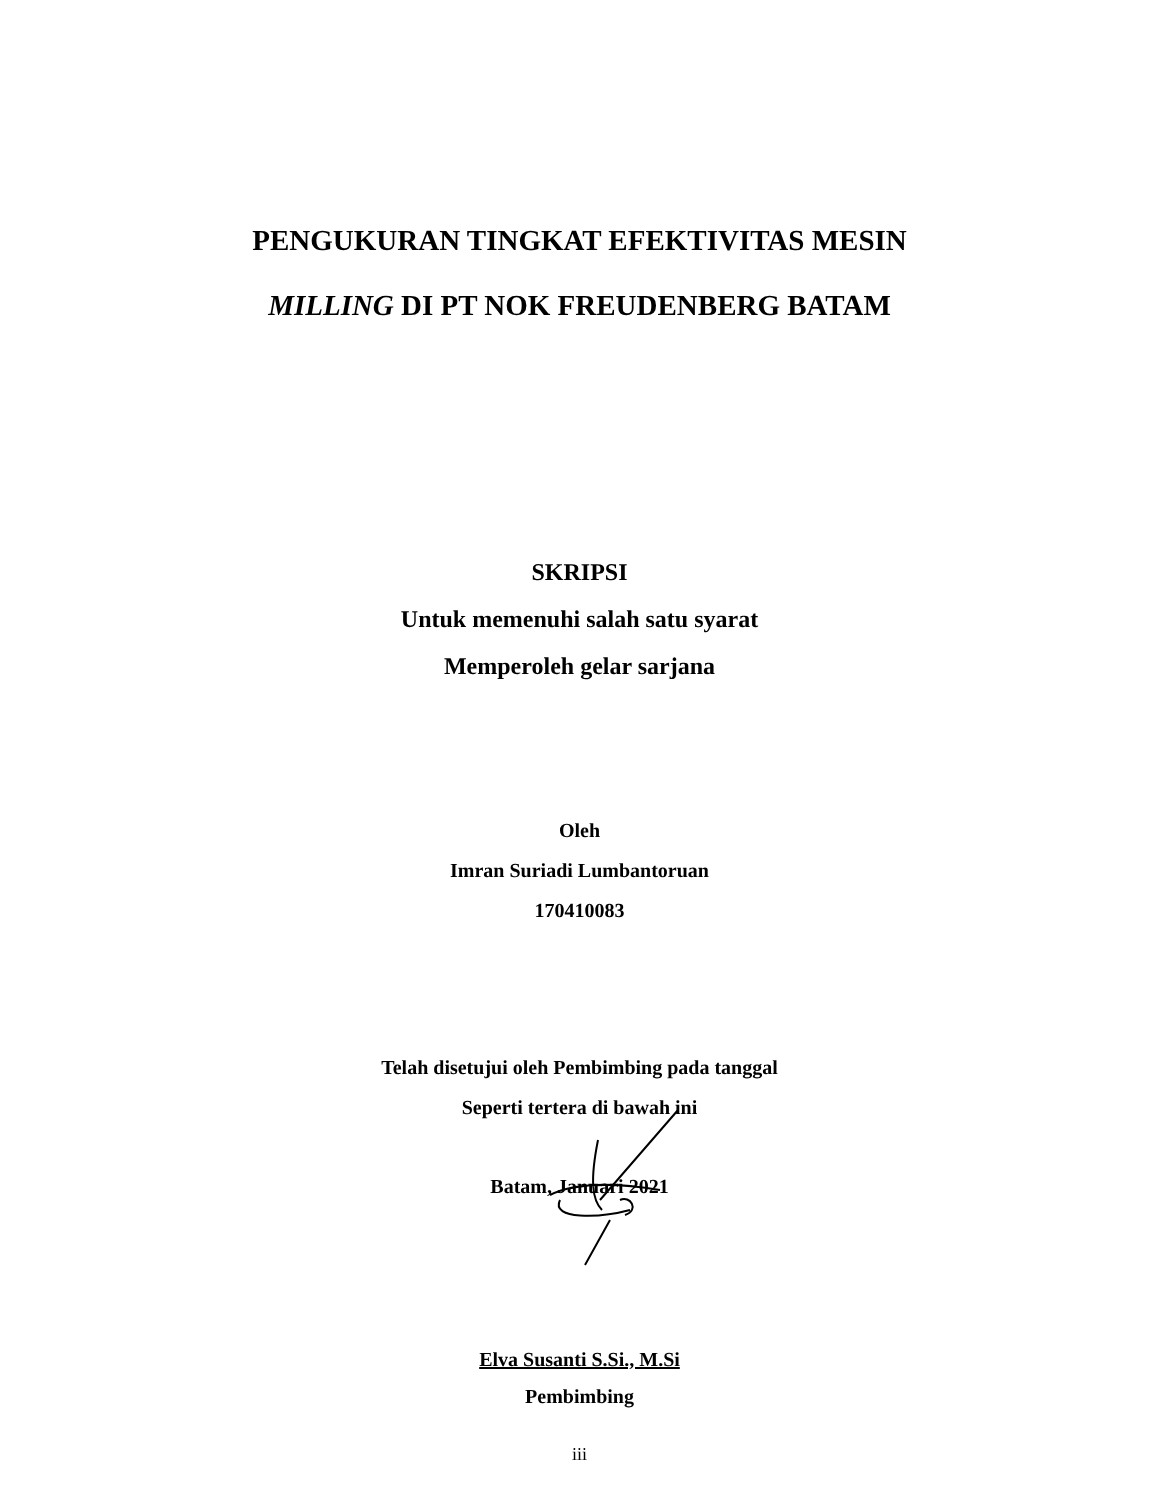PENGUKURAN TINGKAT EFEKTIVITAS MESIN
MILLING DI PT NOK FREUDENBERG BATAM
SKRIPSI
Untuk memenuhi salah satu syarat
Memperoleh gelar sarjana
Oleh
Imran Suriadi Lumbantoruan
170410083
Telah disetujui oleh Pembimbing pada tanggal
Seperti tertera di bawah ini
Batam, Januari 2021
Elva Susanti S.Si., M.Si
Pembimbing
iii